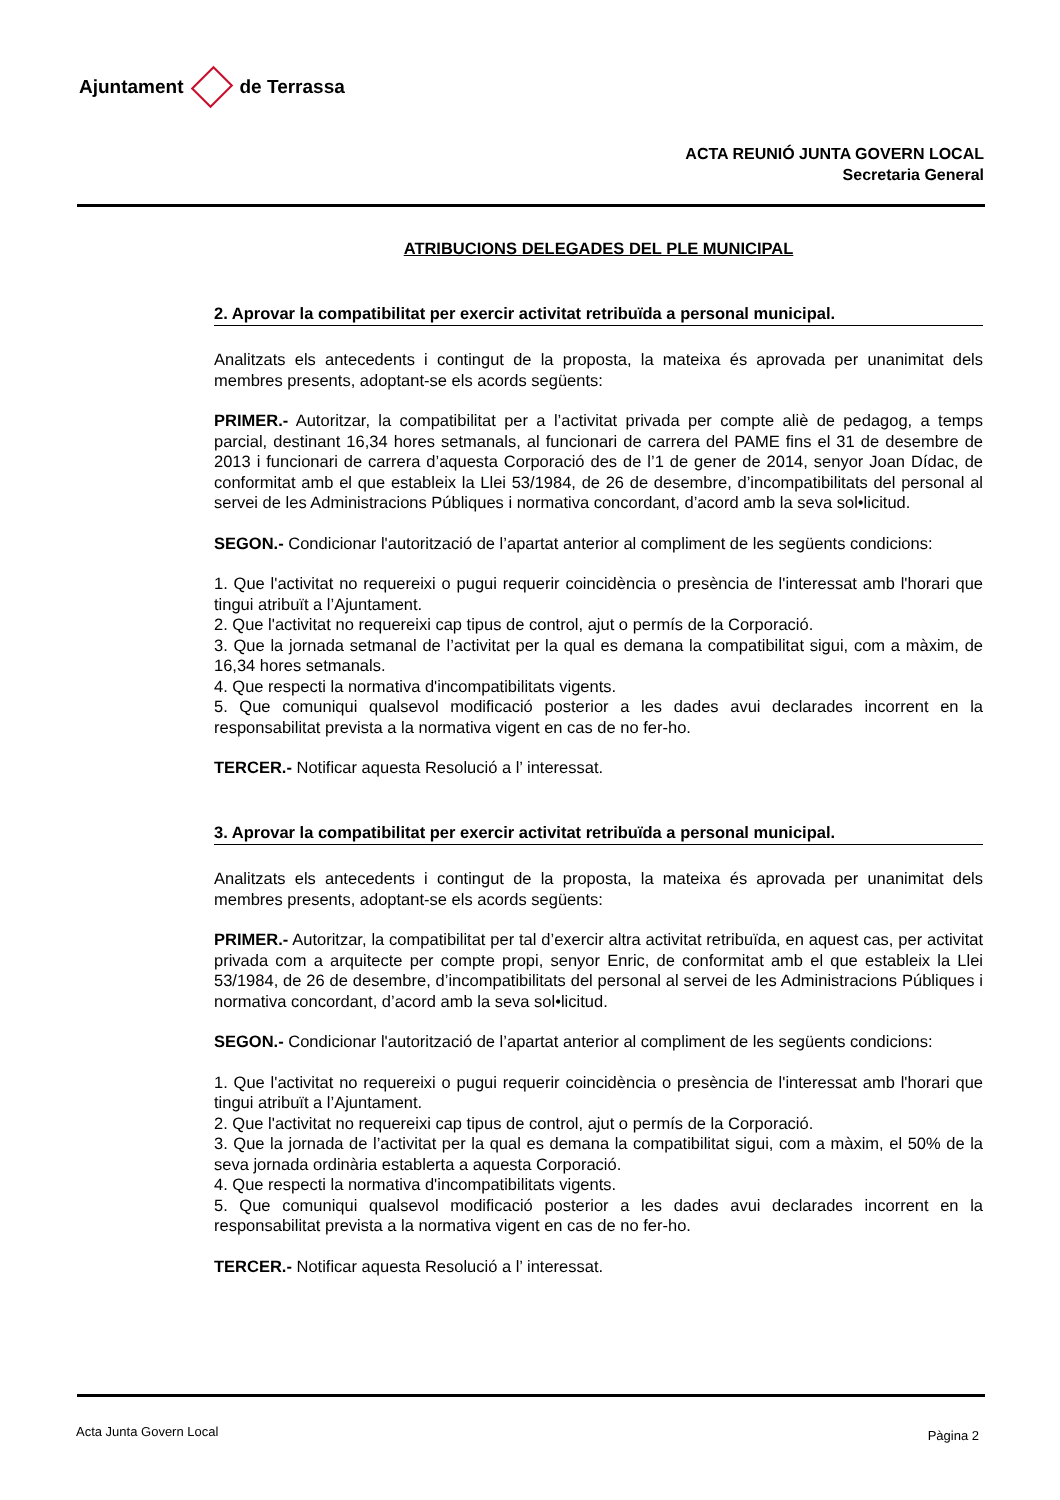Ajuntament de Terrassa
ACTA REUNIÓ JUNTA GOVERN LOCAL
Secretaria General
ATRIBUCIONS DELEGADES DEL PLE MUNICIPAL
2. Aprovar la compatibilitat per exercir activitat retribuïda a personal municipal.
Analitzats els antecedents i contingut de la proposta, la mateixa és aprovada per unanimitat dels membres presents, adoptant-se els acords següents:
PRIMER.- Autoritzar, la compatibilitat per a l’activitat privada per compte aliè de pedagog, a temps parcial, destinant 16,34 hores setmanals, al funcionari de carrera del PAME fins el 31 de desembre de 2013 i funcionari de carrera d’aquesta Corporació des de l’1 de gener de 2014, senyor Joan Dídac, de conformitat amb el que estableix la Llei 53/1984, de 26 de desembre, d’incompatibilitats del personal al servei de les Administracions Públiques i normativa concordant, d’acord amb la seva sol•licitud.
SEGON.- Condicionar l'autorització de l’apartat anterior al compliment de les següents condicions:
1. Que l'activitat no requereixi o pugui requerir coincidència o presència de l'interessat amb l'horari que tingui atribuït a l’Ajuntament.
2. Que l'activitat no requereixi cap tipus de control, ajut o permís de la Corporació.
3. Que la jornada setmanal de l’activitat per la qual es demana la compatibilitat sigui, com a màxim, de 16,34 hores setmanals.
4. Que respecti la normativa d'incompatibilitats vigents.
5. Que comuniqui qualsevol modificació posterior a les dades avui declarades incorrent en la responsabilitat prevista a la normativa vigent en cas de no fer-ho.
TERCER.- Notificar aquesta Resolució a l’ interessat.
3. Aprovar la compatibilitat per exercir activitat retribuïda a personal municipal.
Analitzats els antecedents i contingut de la proposta, la mateixa és aprovada per unanimitat dels membres presents, adoptant-se els acords següents:
PRIMER.- Autoritzar, la compatibilitat per tal d’exercir altra activitat retribuïda, en aquest cas, per activitat privada com a arquitecte per compte propi, senyor Enric, de conformitat amb el que estableix la Llei 53/1984, de 26 de desembre, d’incompatibilitats del personal al servei de les Administracions Públiques i normativa concordant, d’acord amb la seva sol•licitud.
SEGON.- Condicionar l'autorització de l’apartat anterior al compliment de les següents condicions:
1. Que l'activitat no requereixi o pugui requerir coincidència o presència de l'interessat amb l'horari que tingui atribuït a l’Ajuntament.
2. Que l'activitat no requereixi cap tipus de control, ajut o permís de la Corporació.
3. Que la jornada de l’activitat per la qual es demana la compatibilitat sigui, com a màxim, el 50% de la seva jornada ordinària establerta a aquesta Corporació.
4. Que respecti la normativa d'incompatibilitats vigents.
5. Que comuniqui qualsevol modificació posterior a les dades avui declarades incorrent en la responsabilitat prevista a la normativa vigent en cas de no fer-ho.
TERCER.- Notificar aquesta Resolució a l’ interessat.
Acta Junta Govern Local Pàgina 2